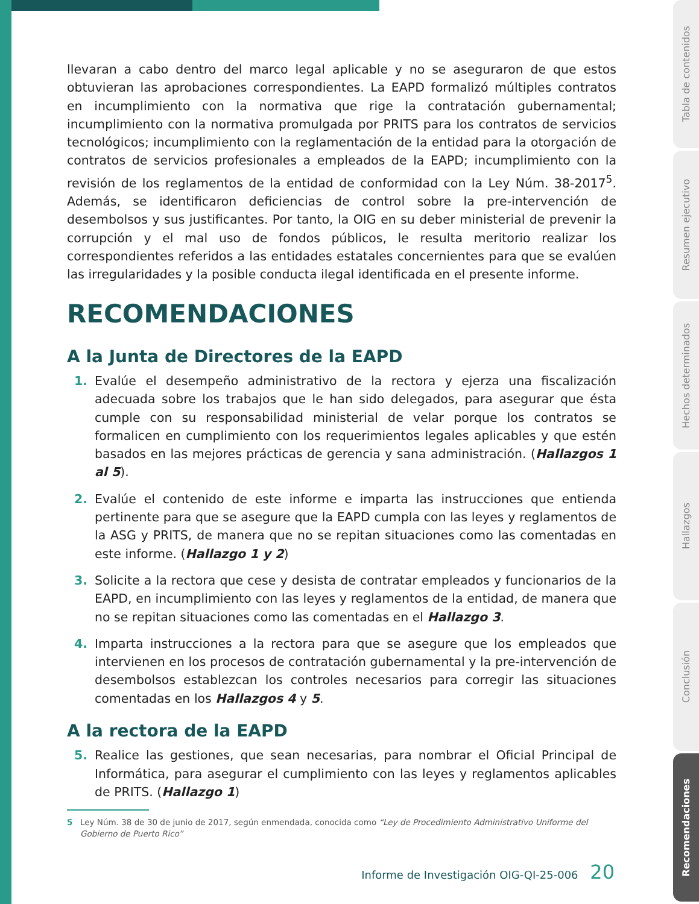llevaran a cabo dentro del marco legal aplicable y no se aseguraron de que estos obtuvieran las aprobaciones correspondientes. La EAPD formalizó múltiples contratos en incumplimiento con la normativa que rige la contratación gubernamental; incumplimiento con la normativa promulgada por PRITS para los contratos de servicios tecnológicos; incumplimiento con la reglamentación de la entidad para la otorgación de contratos de servicios profesionales a empleados de la EAPD; incumplimiento con la revisión de los reglamentos de la entidad de conformidad con la Ley Núm. 38-2017<sup>5</sup>. Además, se identificaron deficiencias de control sobre la pre-intervención de desembolsos y sus justificantes. Por tanto, la OIG en su deber ministerial de prevenir la corrupción y el mal uso de fondos públicos, le resulta meritorio realizar los correspondientes referidos a las entidades estatales concernientes para que se evalúen las irregularidades y la posible conducta ilegal identificada en el presente informe.
RECOMENDACIONES
A la Junta de Directores de la EAPD
1. Evalúe el desempeño administrativo de la rectora y ejerza una fiscalización adecuada sobre los trabajos que le han sido delegados, para asegurar que ésta cumple con su responsabilidad ministerial de velar porque los contratos se formalicen en cumplimiento con los requerimientos legales aplicables y que estén basados en las mejores prácticas de gerencia y sana administración. (Hallazgos 1 al 5).
2. Evalúe el contenido de este informe e imparta las instrucciones que entienda pertinente para que se asegure que la EAPD cumpla con las leyes y reglamentos de la ASG y PRITS, de manera que no se repitan situaciones como las comentadas en este informe. (Hallazgo 1 y 2)
3. Solicite a la rectora que cese y desista de contratar empleados y funcionarios de la EAPD, en incumplimiento con las leyes y reglamentos de la entidad, de manera que no se repitan situaciones como las comentadas en el Hallazgo 3.
4. Imparta instrucciones a la rectora para que se asegure que los empleados que intervienen en los procesos de contratación gubernamental y la pre-intervención de desembolsos establezcan los controles necesarios para corregir las situaciones comentadas en los Hallazgos 4 y 5.
A la rectora de la EAPD
5. Realice las gestiones, que sean necesarias, para nombrar el Oficial Principal de Informática, para asegurar el cumplimiento con las leyes y reglamentos aplicables de PRITS. (Hallazgo 1)
5 Ley Núm. 38 de 30 de junio de 2017, según enmendada, conocida como “Ley de Procedimiento Administrativo Uniforme del Gobierno de Puerto Rico”
Informe de Investigación OIG-QI-25-006 20
Tabla de contenidos
Resumen ejecutivo
Hechos determinados
Hallazgos
Conclusión
Recomendaciones